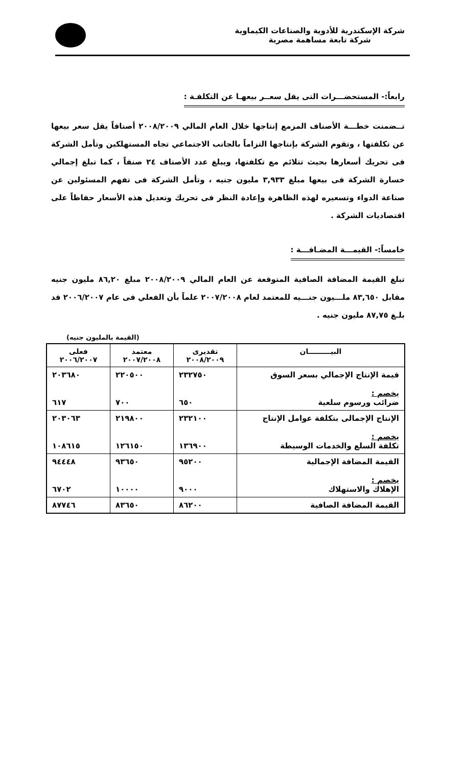شركة الإسكندرية للأدوية والصناعات الكيماوية
شركة تابعة مساهمة مصرية
رابعاً:- المستحضـــرات التى يقل سعــر بيعهـا عن التكلفـة :
تــضمنت خطـــة الأصناف المزمع إنتاجها خلال العام المالي ٢٠٠٨/٢٠٠٩ أصنافاً يقل سعر بيعها عن تكلفتها ، وتقوم الشركة بإنتاجها التزاماً بالجانب الاجتماعي تجاه المستهلكين وتأمل الشركة فى تحريك أسعارها بحيث تتلائم مع تكلفتها، ويبلغ عدد الأصناف ٢٤ صنفاً ، كما تبلغ إجمالي خسارة الشركة فى بيعها مبلغ ٣,٩٣٣ مليون جنيه ، وتأمل الشركة فى تفهم المسئولين عن صناعة الدواء وتسعيره لهذه الظاهرة وإعادة النظر فى تحريك وتعديل هذه الأسعار حفاظاً على اقتصاديات الشركة .
خامساً:- القيمـــة المضـافـــة :
تبلغ القيمة المضافة الصافية المتوقعة عن العام المالي ٢٠٠٨/٢٠٠٩ مبلغ ٨٦,٢٠ مليون جنيه مقابل ٨٣,٦٥٠ ملـــيون جنـــيه للمعتمد لعام ٢٠٠٧/٢٠٠٨ علماً بأن الفعلي فى عام ٢٠٠٦/٢٠٠٧ قد بلـغ ٨٧,٧٥ مليون جنيه .
(القيمة بالمليون جنيه)
| البيـــــــــان | تقديرى ٢٠٠٨/٢٠٠٩ | معتمد ٢٠٠٧/٢٠٠٨ | فعلى ٢٠٠٦/٢٠٠٧ |
| --- | --- | --- | --- |
| قيمة الإنتاج الإجمالي بسعر السوق يخصم : ضرائب ورسوم سلعية | ٢٣٢٧٥٠ ٦٥٠ | ٢٢٠٥٠٠ ٧٠٠ | ٢٠٣٦٨٠ ٦١٧ |
| الإنتاج الإجمالى بتكلفة عوامل الإنتاج يخصم : تكلفة السلع والخدمات الوسيطة | ٢٣٢١٠٠ ١٣٦٩٠٠ | ٢١٩٨٠٠ ١٢٦١٥٠ | ٢٠٣٠٦٣ ١٠٨٦١٥ |
| القيمة المضافة الإجمالية يخصم : الإهلاك والاستهلاك | ٩٥٢٠٠ ٩٠٠٠ | ٩٣٦٥٠ ١٠٠٠٠ | ٩٤٤٤٨ ٦٧٠٢ |
| القيمة المضافة الصافية | ٨٦٢٠٠ | ٨٣٦٥٠ | ٨٧٧٤٦ |